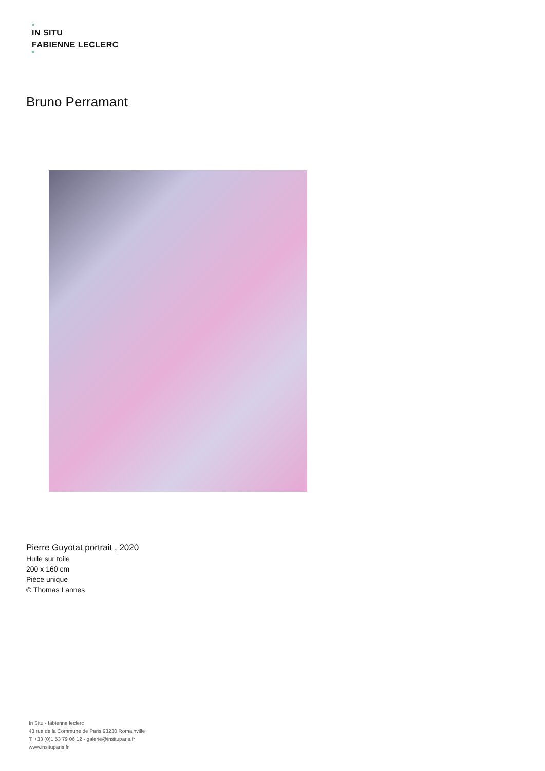IN SITU
FABIENNE LECLERC
Bruno Perramant
Pierre Guyotat portrait , 2020
Huile sur toile
200 x 160 cm
Pièce unique
© Thomas Lannes
In Situ - fabienne leclerc
43 rue de la Commune de Paris 93230 Romainville
T. +33 (0)1 53 79 06 12 - galerie@insituparis.fr
www.insituparis.fr